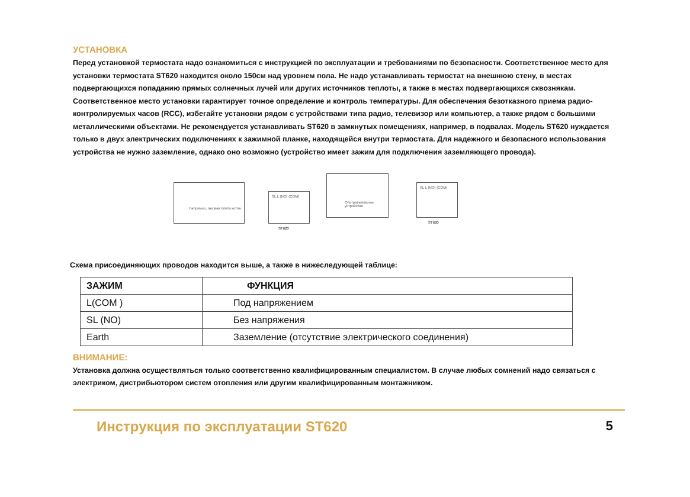УСТАНОВКА
Перед установкой термостата надо ознакомиться с инструкцией по эксплуатации и требованиями по безопасности. Соответственное место для установки термостата ST620 находится около 150см над уровнем пола. Не надо устанавливать термостат на внешнюю стену, в местах подвергающихся попаданию прямых солнечных лучей или других источников теплоты, а также в местах подвергающихся сквознякам. Соответственное место установки гарантирует точное определение и контроль температуры. Для обеспечения безотказного приема радио-контролируемых часов (RCC), избегайте установки рядом с устройствами типа радио, телевизор или компьютер, а также рядом с большими металлическими объектами. Не рекомендуется устанавливать ST620 в замкнутых помещениях, например, в подвалах. Модель ST620 нуждается только в двух электрических подключениях к зажимной планке, находящейся внутри термостата. Для надежного и безопасного использования устройства не нужно заземление, однако оно возможно (устройство имеет зажим для подключения заземляющего провода).
Например, газовая плита котла
SL L (NO) (COM)
ST620
Обогревательное устройство
SL L (NO) (COM)
ST620
Схема присоединяющих проводов находится выше, а также в нижеследующей таблице:
| ЗАЖИМ | ФУНКЦИЯ |
| --- | --- |
| L(COM ) | Под напряжением |
| SL (NO) | Без напряжения |
| Earth | Заземление (отсутствие электрического соединения) |
ВНИМАНИЕ:
Установка должна осуществляться только соответственно квалифицированным специалистом. В случае любых сомнений надо связаться с электриком, дистрибьютором систем отопления или другим квалифицированным монтажником.
Инструкция по эксплуатации ST620 5